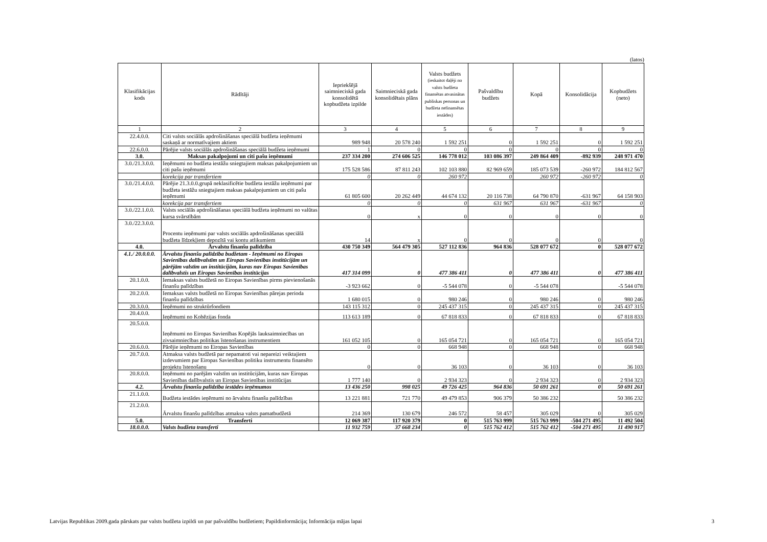(latos)
| Klasifikācijas kods | Rādītāji | Iepriekšējā saimnieciskā gada konsolidētā kopbudžeta izpilde | Saimnieciskā gada konsolidētais plāns | Valsts budžets (ieskaitot daļēji no valsts budžeta finansētas atvasinātas publiskas personas un budžeta nefinansētas iestādes) | Pašvaldību budžets | Kopā | Konsolidācija | Kopbudžets (neto) |
| --- | --- | --- | --- | --- | --- | --- | --- | --- |
| 1 | 2 | 3 | 4 | 5 | 6 | 7 | 8 | 9 |
| 22.4.0.0. | Citi valsts sociālās apdrošināšanas speciālā budžeta ieņēmumi saskaņā ar normatīvajiem aktiem | 989 948 | 20 578 240 | 1 592 251 | 0 | 1 592 251 | 0 | 1 592 251 |
| 22.6.0.0. | Pārējie valsts sociālās apdrošināšanas speciālā budžeta ieņēmumi | 1 | 0 | 0 | 0 | 0 | 0 | 0 |
| 3.0. | Maksas pakalpojumi un citi pašu ieņēmumi | 237 334 200 | 274 606 525 | 146 778 012 | 103 086 397 | 249 864 409 | -892 939 | 248 971 470 |
| 3.0./21.3.0.0. | Ieņēmumi no budžeta iestāžu sniegtajiem maksas pakalpojumiem un citi pašu ieņēmumi | 175 528 586 | 87 811 243 | 102 103 880 | 82 969 659 | 185 073 539 | -260 972 | 184 812 567 |
| | korekcija par transfertiem | 0 | 0 | 260 972 | 0 | 260 972 | -260 972 | 0 |
| 3.0./21.4.0.0. | Pārējie 21.3.0.0.grupā neklasificētie budžeta iestāžu ieņēmumi par budžeta iestāžu sniegtajiem maksas pakalpojumiem un citi pašu ieņēmumi | 61 805 600 | 20 262 449 | 44 674 132 | 20 116 738 | 64 790 870 | -631 967 | 64 158 903 |
| | korekcija par transfertiem | 0 | 0 | 0 | 631 967 | 631 967 | -631 967 | 0 |
| 3.0./22.1.0.0. | Valsts sociālās apdrošināšanas speciālā budžeta ieņēmumi no valūtas kursa svārstībām | 0 | x | 0 | 0 | 0 | 0 | 0 |
| 3.0./22.3.0.0. | Procentu ieņēmumi par valsts sociālās apdrošināšanas speciālā budžeta līdzekļiem depozītā vai kontu atlikumiem | 14 | x | 0 | 0 | 0 | 0 | 0 |
| 4.0. | Ārvalstu finanšu palīdzība | 430 750 349 | 564 479 305 | 527 112 836 | 964 836 | 528 077 672 | 0 | 528 077 672 |
| 4.1./ 20.0.0.0. | Ārvalstu finanšu palīdzība budžetam - Ieņēmumi no Eiropas Savienības dalībvalstīm un Eiropas Savienības institūcijām un pārējām valstīm un institūcijām, kuras nav Eiropas Savienības dalībvalstis un Eiropas Savienības institūcijas | 417 314 099 | 0 | 477 386 411 | 0 | 477 386 411 | 0 | 477 386 411 |
| 20.1.0.0. | Iemaksas valsts budžetā no Eiropas Savienības pirms pievienošanās finanšu palīdzības | -3 923 662 | 0 | -5 544 078 | 0 | -5 544 078 | | -5 544 078 |
| 20.2.0.0. | Iemaksas valsts budžetā no Eiropas Savienības pārejas perioda finanšu palīdzības | 1 680 015 | 0 | 980 246 | 0 | 980 246 | 0 | 980 246 |
| 20.3.0.0. | Ieņēmumi no struktūrfondiem | 143 115 312 | 0 | 245 437 315 | 0 | 245 437 315 | 0 | 245 437 315 |
| 20.4.0.0. | Ieņēmumi no Kohēzijas fonda | 113 613 189 | 0 | 67 818 833 | 0 | 67 818 833 | 0 | 67 818 833 |
| 20.5.0.0. | Ieņēmumi no Eiropas Savienības Kopējās lauksaimniecības un zivsaimniecības politikas īstenošanas instrumentiem | 161 052 105 | 0 | 165 054 721 | 0 | 165 054 721 | 0 | 165 054 721 |
| 20.6.0.0. | Pārējie ieņēmumi no Eiropas Savienības | 0 | 0 | 668 948 | 0 | 668 948 | 0 | 668 948 |
| 20.7.0.0. | Atmaksa valsts budžetā par nepamatoti vai nepareizi veiktajiem izdevumiem par Eiropas Savienības politiku instrumentu finansēto projektu īstenošanu | 0 | 0 | 36 103 | 0 | 36 103 | 0 | 36 103 |
| 20.8.0.0. | Ieņēmumi no parējām valstīm un institūcijām, kuras nav Eiropas Savienības dalībvalstis un Eiropas Savienības institūcijas | 1 777 140 | 0 | 2 934 323 | 0 | 2 934 323 | 0 | 2 934 323 |
| 4.2. | Ārvalstu finanšu palīdzība iestādes ieņēmumos | 13 436 250 | 998 025 | 49 726 425 | 964 836 | 50 691 261 | 0 | 50 691 261 |
| 21.1.0.0. | Budžeta iestādes ieņēmumi no ārvalstu finanšu palīdzības | 13 221 881 | 721 770 | 49 479 853 | 906 379 | 50 386 232 | | 50 386 232 |
| 21.2.0.0. | Ārvalstu finanšu palīdzības atmaksa valsts pamatbudžetā | 214 369 | 130 679 | 246 572 | 58 457 | 305 029 | 0 | 305 029 |
| 5.0. | Transferti | 12 069 387 | 117 920 379 | 0 | 515 763 999 | 515 763 999 | -504 271 495 | 11 492 504 |
| 18.0.0.0. | Valsts budžeta transferti | 11 932 759 | 37 668 234 | 0 | 515 762 412 | 515 762 412 | -504 271 495 | 11 490 917 |
Latvijas Republikas 2009.gada pārskats par valsts budžeta izpildi un par pašvaldību budžetiem; Papildinformācija; Informācija mājas lapai 3